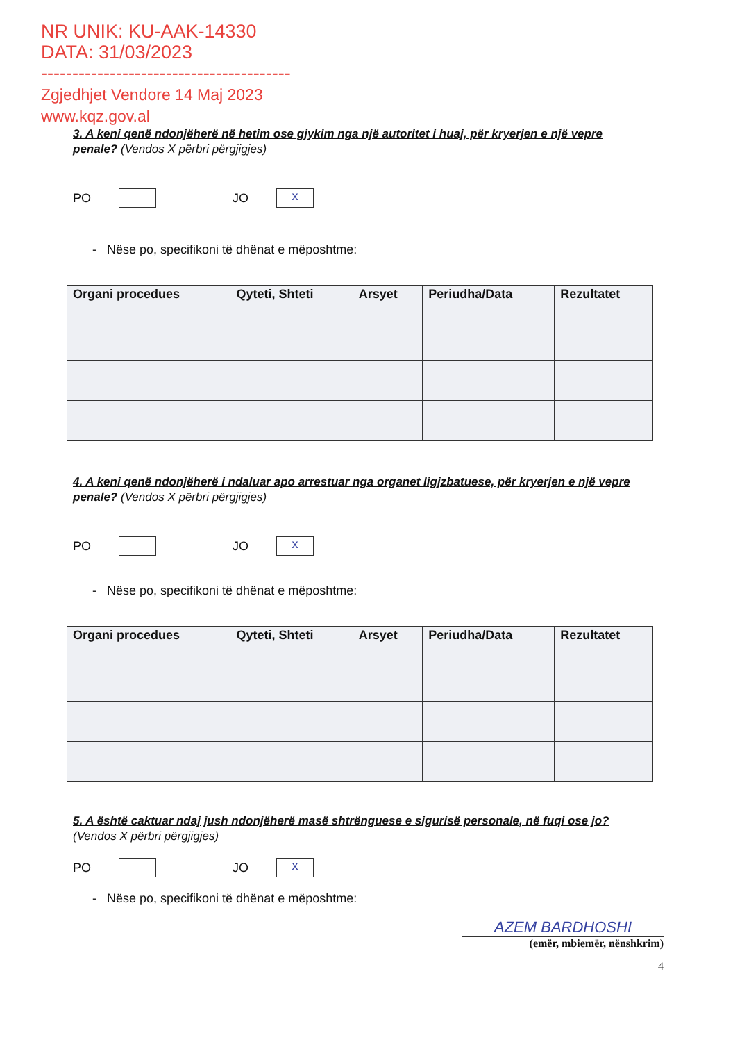NR UNIK: KU-AAK-14330
DATA: 31/03/2023
----------------------------------------
Zgjedhjet Vendore 14 Maj 2023
www.kqz.gov.al
3. A keni qenë ndonjëherë në hetim ose gjykim nga një autoritet i huaj, për kryerjen e një vepre penale? (Vendos X përbri përgjigjes)
PO
JO
x
- Nëse po, specifikoni të dhënat e mëposhtme:
| Organi procedues | Qyteti, Shteti | Arsyet | Periudha/Data | Rezultatet |
| --- | --- | --- | --- | --- |
4. A keni qenë ndonjëherë i ndaluar apo arrestuar nga organet ligjzbatuese, për kryerjen e një vepre penale? (Vendos X përbri përgjigjes)
PO
JO
x
- Nëse po, specifikoni të dhënat e mëposhtme:
| Organi procedues | Qyteti, Shteti | Arsyet | Periudha/Data | Rezultatet |
| --- | --- | --- | --- | --- |
5. A është caktuar ndaj jush ndonjëherë masë shtrënguese e sigurisë personale, në fuqi ose jo? (Vendos X përbri përgjigjes)
PO
JO
x
- Nëse po, specifikoni të dhënat e mëposhtme:
AZEM BARDHOSHI
(emër, mbiemër, nënshkrim)
4